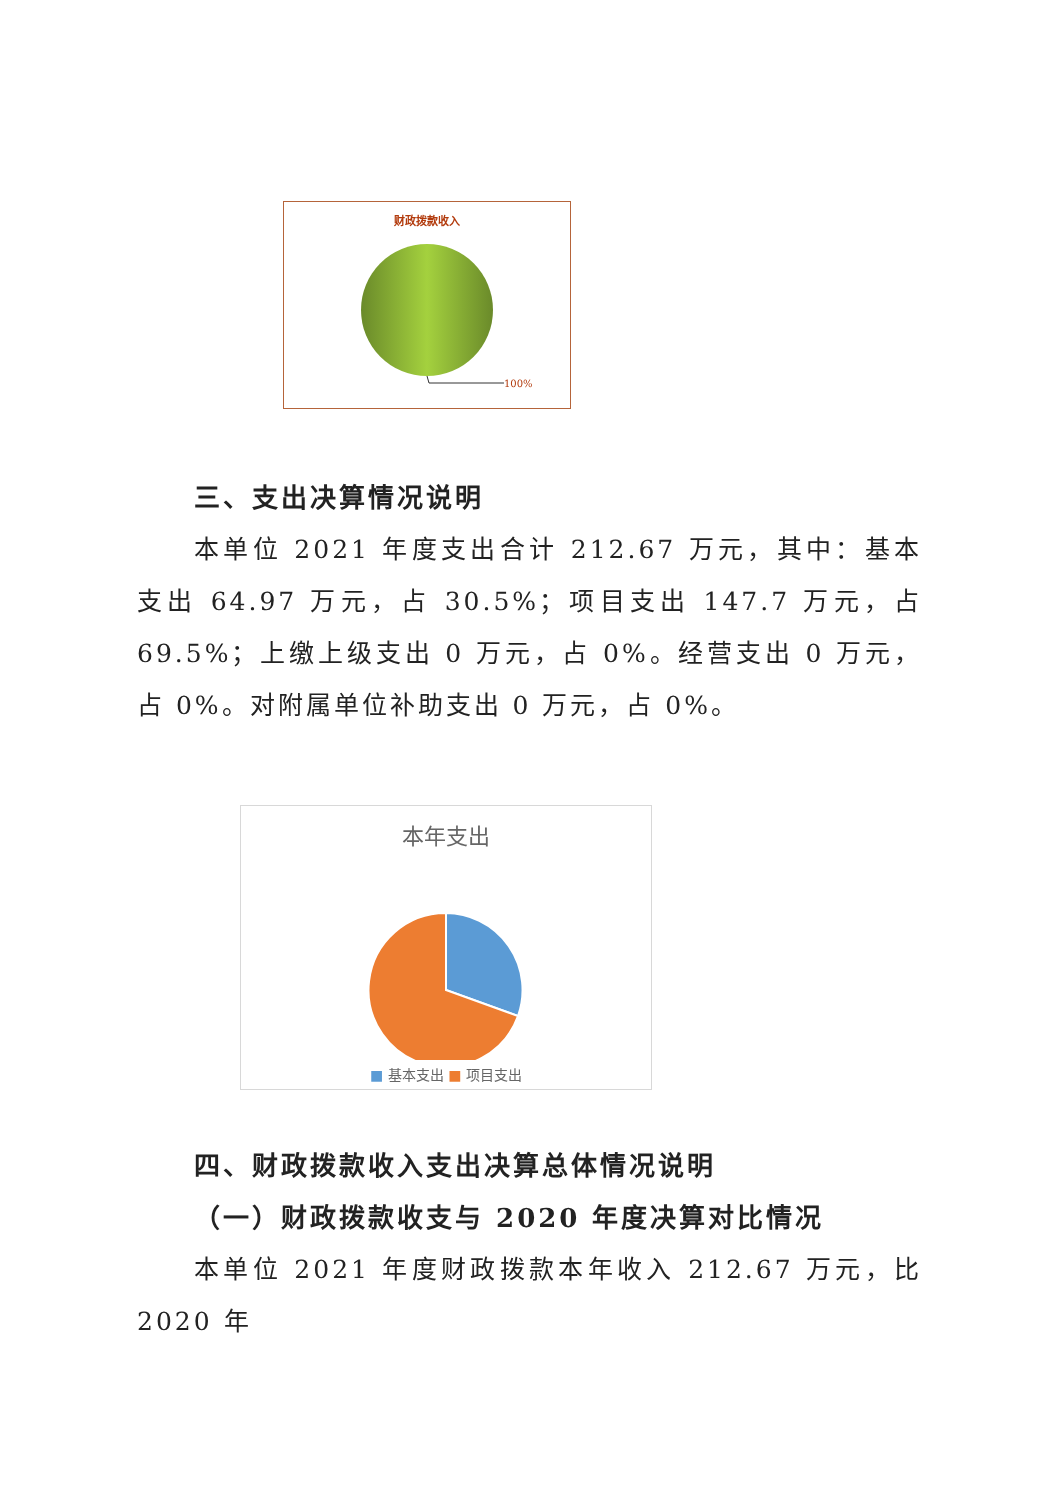财政拨款收入
100%
三、支出决算情况说明
本单位 2021 年度支出合计 212.67 万元，其中：基本支出 64.97 万元，占 30.5%；项目支出 147.7 万元，占 69.5%；上缴上级支出 0 万元，占 0%。经营支出 0 万元，占 0%。对附属单位补助支出 0 万元，占 0%。
本年支出
■ 基本支出 ■ 项目支出
四、财政拨款收入支出决算总体情况说明
（一）财政拨款收支与 2020 年度决算对比情况
本单位 2021 年度财政拨款本年收入 212.67 万元，比 2020 年